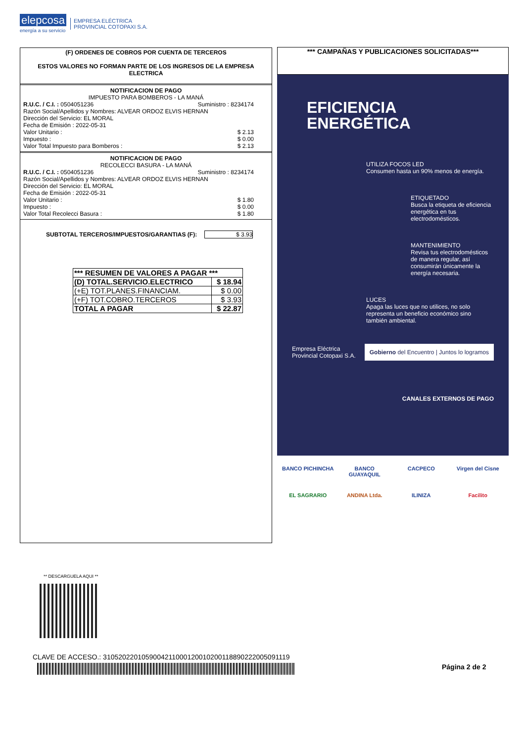elepcosa
energía a su servicio
EMPRESA ELÉCTRICA
PROVINCIAL COTOPAXI S.A.
(F) ORDENES DE COBROS POR CUENTA DE TERCEROS
ESTOS VALORES NO FORMAN PARTE DE LOS INGRESOS DE LA EMPRESA ELECTRICA
NOTIFICACION DE PAGO
IMPUESTO PARA BOMBEROS - LA MANÁ
R.U.C. / C.I. : 0504051236 Suministro : 8234174
Razón Social/Apellidos y Nombres: ALVEAR ORDOZ ELVIS HERNAN
Dirección del Servicio: EL MORAL
Fecha de Emisión : 2022-05-31
Valor Unitario : $ 2.13
Impuesto : $ 0.00
Valor Total Impuesto para Bomberos : $ 2.13
NOTIFICACION DE PAGO
RECOLECCI BASURA - LA MANÁ
R.U.C. / C.I. : 0504051236 Suministro : 8234174
Razón Social/Apellidos y Nombres: ALVEAR ORDOZ ELVIS HERNAN
Dirección del Servicio: EL MORAL
Fecha de Emisión : 2022-05-31
Valor Unitario : $ 1.80
Impuesto : $ 0.00
Valor Total Recolecci Basura : $ 1.80
SUBTOTAL TERCEROS/IMPUESTOS/GARANTIAS (F): $ 3.93
| *** RESUMEN DE VALORES A PAGAR *** | |
| (D) TOTAL.SERVICIO.ELECTRICO | $ 18.94 |
| (+E) TOT.PLANES.FINANCIAM. | $ 0.00 |
| (+F) TOT.COBRO.TERCEROS | $ 3.93 |
| TOTAL A PAGAR | $ 22.87 |
*** CAMPAÑAS Y PUBLICACIONES SOLICITADAS***
EFICIENCIA
ENERGÉTICA
UTILIZA FOCOS LED
Consumen hasta un 90% menos de energía.
ETIQUETADO
Busca la etiqueta de eficiencia energética en tus electrodomésticos.
MANTENIMIENTO
Revisa tus electrodomésticos de manera regular, así consumirán únicamente la energía necesaria.
LUCES
Apaga las luces que no utilices, no solo representa un beneficio económico sino también ambiental.
Empresa Eléctrica
Provincial Cotopaxi S.A. Gobierno del Encuentro | Juntos lo logramos
CANALES EXTERNOS DE PAGO
BANCO PICHINCHA BANCO GUAYAQUIL CACPECO Virgen del Cisne EL SAGRARIO ANDINA Ltda. ILINIZA Facilito
** DESCARGUELA AQUI **
CLAVE DE ACCESO.: 3105202201059004211000120010200118890222005091119
Página 2 de 2